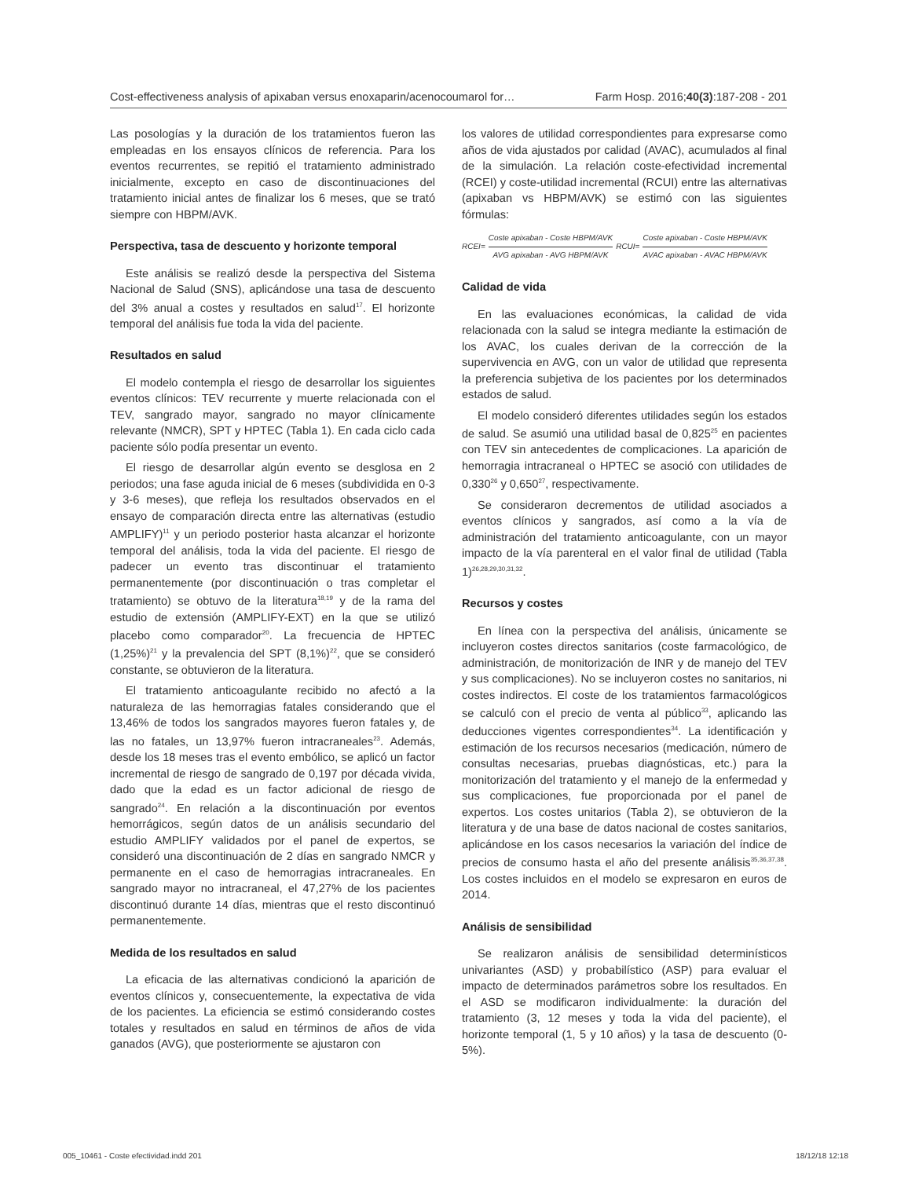Cost-effectiveness analysis of apixaban versus enoxaparin/acenocoumarol for… Farm Hosp. 2016;40(3):187-208 - 201
Las posologías y la duración de los tratamientos fueron las empleadas en los ensayos clínicos de referencia. Para los eventos recurrentes, se repitió el tratamiento administrado inicialmente, excepto en caso de discontinuaciones del tratamiento inicial antes de finalizar los 6 meses, que se trató siempre con HBPM/AVK.
Perspectiva, tasa de descuento y horizonte temporal
Este análisis se realizó desde la perspectiva del Sistema Nacional de Salud (SNS), aplicándose una tasa de descuento del 3% anual a costes y resultados en salud<sup>17</sup>. El horizonte temporal del análisis fue toda la vida del paciente.
Resultados en salud
El modelo contempla el riesgo de desarrollar los siguientes eventos clínicos: TEV recurrente y muerte relacionada con el TEV, sangrado mayor, sangrado no mayor clínicamente relevante (NMCR), SPT y HPTEC (Tabla 1). En cada ciclo cada paciente sólo podía presentar un evento.
El riesgo de desarrollar algún evento se desglosa en 2 periodos; una fase aguda inicial de 6 meses (subdividida en 0-3 y 3-6 meses), que refleja los resultados observados en el ensayo de comparación directa entre las alternativas (estudio AMPLIFY)<sup>11</sup> y un periodo posterior hasta alcanzar el horizonte temporal del análisis, toda la vida del paciente. El riesgo de padecer un evento tras discontinuar el tratamiento permanentemente (por discontinuación o tras completar el tratamiento) se obtuvo de la literatura<sup>18,19</sup> y de la rama del estudio de extensión (AMPLIFY-EXT) en la que se utilizó placebo como comparador<sup>20</sup>. La frecuencia de HPTEC (1,25%)<sup>21</sup> y la prevalencia del SPT (8,1%)<sup>22</sup>, que se consideró constante, se obtuvieron de la literatura.
El tratamiento anticoagulante recibido no afectó a la naturaleza de las hemorragias fatales considerando que el 13,46% de todos los sangrados mayores fueron fatales y, de las no fatales, un 13,97% fueron intracraneales<sup>23</sup>. Además, desde los 18 meses tras el evento embólico, se aplicó un factor incremental de riesgo de sangrado de 0,197 por década vivida, dado que la edad es un factor adicional de riesgo de sangrado<sup>24</sup>. En relación a la discontinuación por eventos hemorrágicos, según datos de un análisis secundario del estudio AMPLIFY validados por el panel de expertos, se consideró una discontinuación de 2 días en sangrado NMCR y permanente en el caso de hemorragias intracraneales. En sangrado mayor no intracraneal, el 47,27% de los pacientes discontinuó durante 14 días, mientras que el resto discontinuó permanentemente.
Medida de los resultados en salud
La eficacia de las alternativas condicionó la aparición de eventos clínicos y, consecuentemente, la expectativa de vida de los pacientes. La eficiencia se estimó considerando costes totales y resultados en salud en términos de años de vida ganados (AVG), que posteriormente se ajustaron con
los valores de utilidad correspondientes para expresarse como años de vida ajustados por calidad (AVAC), acumulados al final de la simulación. La relación coste-efectividad incremental (RCEI) y coste-utilidad incremental (RCUI) entre las alternativas (apixaban vs HBPM/AVK) se estimó con las siguientes fórmulas:
RCEI= Coste apixaban - Coste HBPM/AVK AVG apixaban - AVG HBPM/AVK RCUI= Coste apixaban - Coste HBPM/AVK AVAC apixaban - AVAC HBPM/AVK
Calidad de vida
En las evaluaciones económicas, la calidad de vida relacionada con la salud se integra mediante la estimación de los AVAC, los cuales derivan de la corrección de la supervivencia en AVG, con un valor de utilidad que representa la preferencia subjetiva de los pacientes por los determinados estados de salud.
El modelo consideró diferentes utilidades según los estados de salud. Se asumió una utilidad basal de 0,825<sup>25</sup> en pacientes con TEV sin antecedentes de complicaciones. La aparición de hemorragia intracraneal o HPTEC se asoció con utilidades de 0,330<sup>26</sup> y 0,650<sup>27</sup>, respectivamente.
Se consideraron decrementos de utilidad asociados a eventos clínicos y sangrados, así como a la vía de administración del tratamiento anticoagulante, con un mayor impacto de la vía parenteral en el valor final de utilidad (Tabla 1)<sup>26,28,29,30,31,32</sup>.
Recursos y costes
En línea con la perspectiva del análisis, únicamente se incluyeron costes directos sanitarios (coste farmacológico, de administración, de monitorización de INR y de manejo del TEV y sus complicaciones). No se incluyeron costes no sanitarios, ni costes indirectos. El coste de los tratamientos farmacológicos se calculó con el precio de venta al público<sup>33</sup>, aplicando las deducciones vigentes correspondientes<sup>34</sup>. La identificación y estimación de los recursos necesarios (medicación, número de consultas necesarias, pruebas diagnósticas, etc.) para la monitorización del tratamiento y el manejo de la enfermedad y sus complicaciones, fue proporcionada por el panel de expertos. Los costes unitarios (Tabla 2), se obtuvieron de la literatura y de una base de datos nacional de costes sanitarios, aplicándose en los casos necesarios la variación del índice de precios de consumo hasta el año del presente análisis<sup>35,36,37,38</sup>. Los costes incluidos en el modelo se expresaron en euros de 2014.
Análisis de sensibilidad
Se realizaron análisis de sensibilidad determinísticos univariantes (ASD) y probabilístico (ASP) para evaluar el impacto de determinados parámetros sobre los resultados. En el ASD se modificaron individualmente: la duración del tratamiento (3, 12 meses y toda la vida del paciente), el horizonte temporal (1, 5 y 10 años) y la tasa de descuento (0-5%).
005_10461 - Coste efectividad.indd 201 18/12/18 12:18